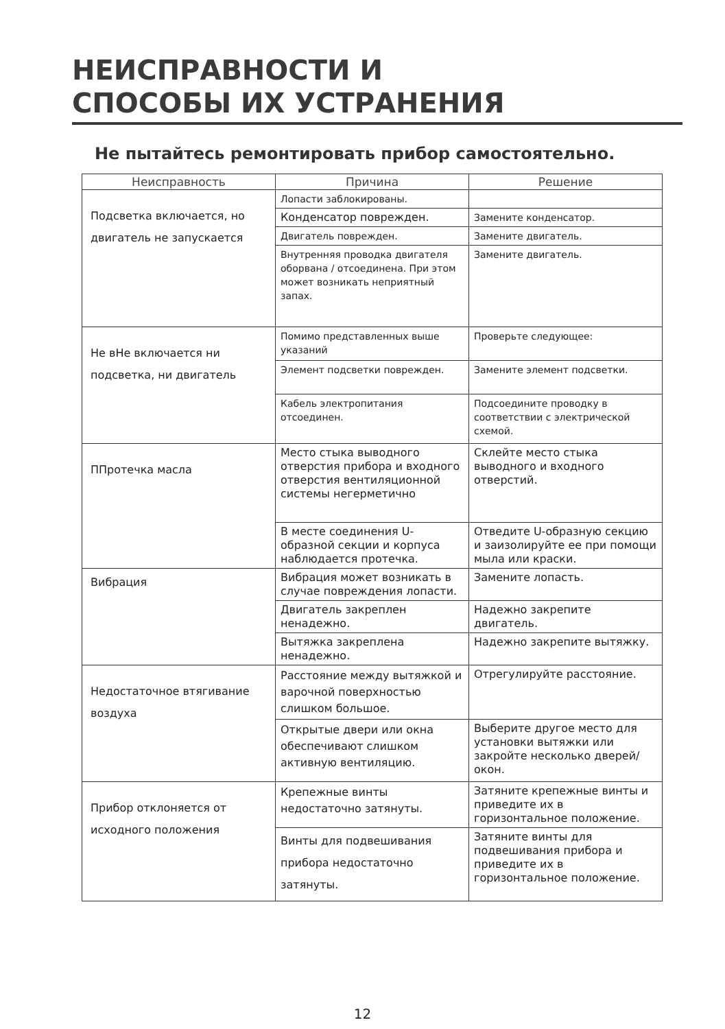НЕИСПРАВНОСТИ И
СПОСОБЫ ИХ УСТРАНЕНИЯ
Не пытайтесь ремонтировать прибор самостоятельно.
| Неисправность | Причина | Решение |
| --- | --- | --- |
| Подсветка включается, но двигатель не запускается | Лопасти заблокированы. | |
| | Конденсатор поврежден. | Замените конденсатор. |
| | Двигатель поврежден. | Замените двигатель. |
| | Внутренняя проводка двигателя оборвана / отсоединена. При этом может возникать неприятный запах. | Замените двигатель. |
| Не вНе включается ни подсветка, ни двигатель | Помимо представленных выше указаний | Проверьте следующее: |
| | Элемент подсветки поврежден. | Замените элемент подсветки. |
| | Кабель электропитания отсоединен. | Подсоедините проводку в соответствии с электрической схемой. |
| ППротечка масла | Место стыка выводного отверстия прибора и входного отверстия вентиляционной системы негерметично | Склейте место стыка выводного и входного отверстий. |
| | В месте соединения U-образной секции и корпуса наблюдается протечка. | Отведите U-образную секцию и заизолируйте ее при помощи мыла или краски. |
| Вибрация | Вибрация может возникать в случае повреждения лопасти. | Замените лопасть. |
| | Двигатель закреплен ненадежно. | Надежно закрепите двигатель. |
| | Вытяжка закреплена ненадежно. | Надежно закрепите вытяжку. |
| Недостаточное втягивание воздуха | Расстояние между вытяжкой и варочной поверхностью слишком большое. | Отрегулируйте расстояние. |
| | Открытые двери или окна обеспечивают слишком активную вентиляцию. | Выберите другое место для установки вытяжки или закройте несколько дверей/окон. |
| Прибор отклоняется от исходного положения | Крепежные винты недостаточно затянуты. | Затяните крепежные винты и приведите их в горизонтальное положение. |
| | Винты для подвешивания прибора недостаточно затянуты. | Затяните винты для подвешивания прибора и приведите их в горизонтальное положение. |
12